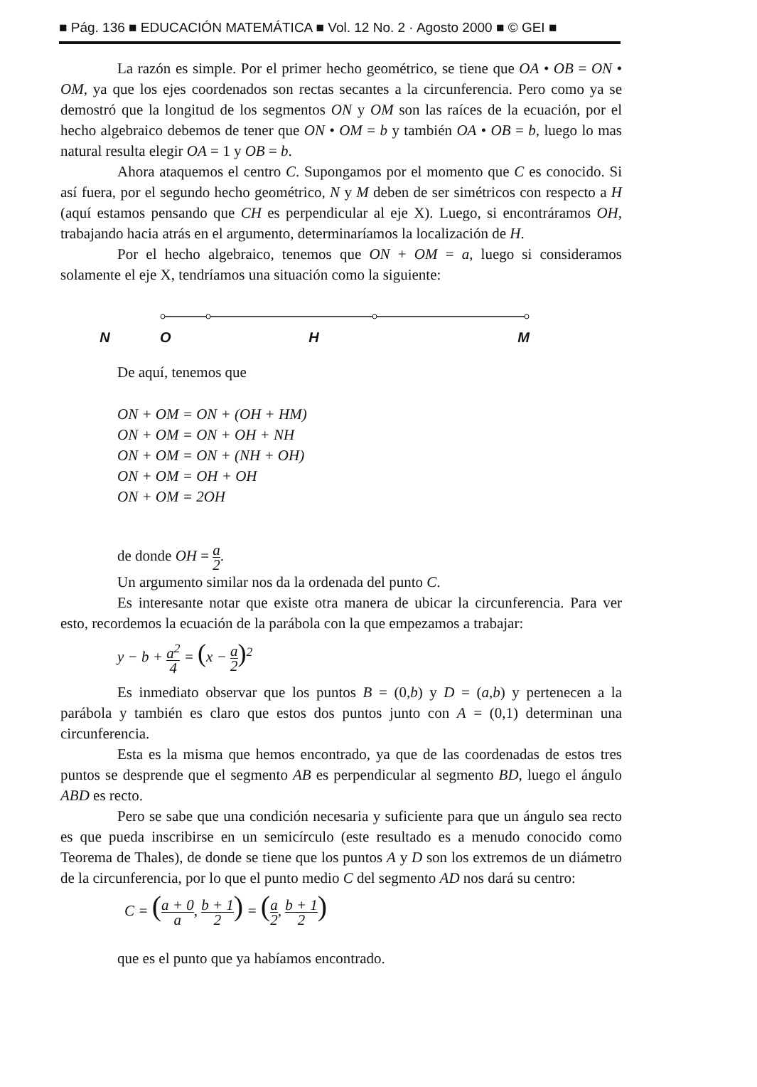■ Pág. 136 ■ EDUCACIÓN MATEMÁTICA ■ Vol. 12 No. 2 · Agosto 2000 ■ © GEI ■
La razón es simple. Por el primer hecho geométrico, se tiene que OA • OB = ON • OM, ya que los ejes coordenados son rectas secantes a la circunferencia. Pero como ya se demostró que la longitud de los segmentos ON y OM son las raíces de la ecuación, por el hecho algebraico debemos de tener que ON • OM = b y también OA • OB = b, luego lo mas natural resulta elegir OA = 1 y OB = b.
Ahora ataquemos el centro C. Supongamos por el momento que C es conocido. Si así fuera, por el segundo hecho geométrico, N y M deben de ser simétricos con respecto a H (aquí estamos pensando que CH es perpendicular al eje X). Luego, si encontráramos OH, trabajando hacia atrás en el argumento, determinaríamos la localización de H.
Por el hecho algebraico, tenemos que ON + OM = a, luego si consideramos solamente el eje X, tendríamos una situación como la siguiente:
ONHM
De aquí, tenemos que
ON + OM = ON + (OH + HM)
ON + OM = ON + OH + NH
ON + OM = ON + (NH + OH)
ON + OM = OH + OH
ON + OM = 2OH
de donde OH = a 2.
Un argumento similar nos da la ordenada del punto C.
Es interesante notar que existe otra manera de ubicar la circunferencia. Para ver esto, recordemos la ecuación de la parábola con la que empezamos a trabajar:
y − b + a<sup>2</sup> 4 = (x − a 2)<sup>2</sup>
Es inmediato observar que los puntos B = (0,b) y D = (a,b) y pertenecen a la parábola y también es claro que estos dos puntos junto con A = (0,1) determinan una circunferencia.
Esta es la misma que hemos encontrado, ya que de las coordenadas de estos tres puntos se desprende que el segmento AB es perpendicular al segmento BD, luego el ángulo ABD es recto.
Pero se sabe que una condición necesaria y suficiente para que un ángulo sea recto es que pueda inscribirse en un semicírculo (este resultado es a menudo conocido como Teorema de Thales), de donde se tiene que los puntos A y D son los extremos de un diámetro de la circunferencia, por lo que el punto medio C del segmento AD nos dará su centro:
C = (a + 0 a, b + 1 2) = (a 2, b + 1 2)
que es el punto que ya habíamos encontrado.